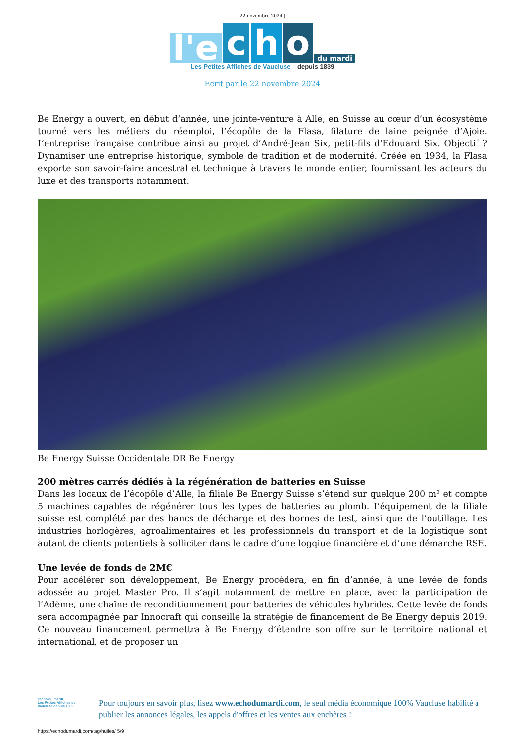22 novembre 2024 |
l'e
c
h
o
du mardi
Les Petites Affiches de Vaucluse depuis 1839
Ecrit par le 22 novembre 2024
Be Energy a ouvert, en début d’année, une jointe-venture à Alle, en Suisse au cœur d’un écosystème tourné vers les métiers du réemploi, l’écopôle de la Flasa, filature de laine peignée d’Ajoie. L’entreprise française contribue ainsi au projet d’André-Jean Six, petit-fils d’Edouard Six. Objectif ? Dynamiser une entreprise historique, symbole de tradition et de modernité. Créée en 1934, la Flasa exporte son savoir-faire ancestral et technique à travers le monde entier, fournissant les acteurs du luxe et des transports notamment.
Be Energy Suisse Occidentale DR Be Energy
200 mètres carrés dédiés à la régénération de batteries en Suisse
Dans les locaux de l’écopôle d’Alle, la filiale Be Energy Suisse s’étend sur quelque 200 m² et compte 5 machines capables de régénérer tous les types de batteries au plomb. L’équipement de la filiale suisse est complété par des bancs de décharge et des bornes de test, ainsi que de l’outillage. Les industries horlogères, agroalimentaires et les professionnels du transport et de la logistique sont autant de clients potentiels à solliciter dans le cadre d’une logqiue financière et d’une démarche RSE.
Une levée de fonds de 2M€
Pour accélérer son développement, Be Energy procèdera, en fin d’année, à une levée de fonds adossée au projet Master Pro. Il s’agit notamment de mettre en place, avec la participation de l’Adème, une chaîne de reconditionnement pour batteries de véhicules hybrides. Cette levée de fonds sera accompagnée par Innocraft qui conseille la stratégie de financement de Be Energy depuis 2019. Ce nouveau financement permettra à Be Energy d’étendre son offre sur le territoire national et international, et de proposer un
l'echo du mardi
Les Petites Affiches de Vaucluse depuis 1839
Pour toujours en savoir plus, lisez www.echodumardi.com, le seul média économique 100% Vaucluse habilité à publier les annonces légales, les appels d'offres et les ventes aux enchères !
https://echodumardi.com/tag/huiles/ 5/9